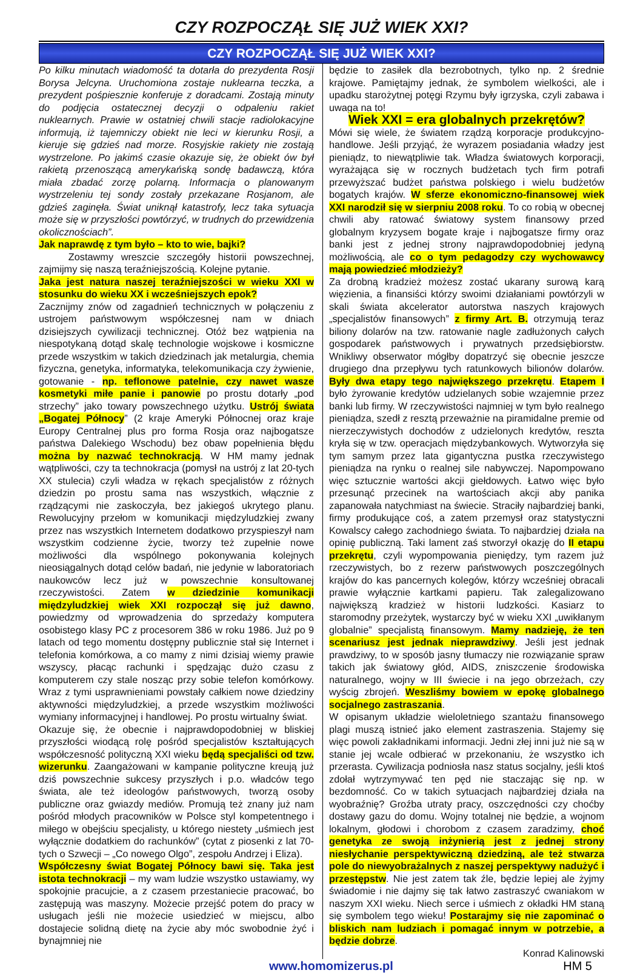CZY ROZPOCZĄŁ SIĘ JUŻ WIEK XXI?
CZY ROZPOCZĄŁ SIĘ JUŻ WIEK XXI?
Po kilku minutach wiadomość ta dotarła do prezydenta Rosji Borysa Jelcyna. Uruchomiona zostaje nuklearna teczka, a prezydent pośpiesznie konferuje z doradcami. Zostają minuty do podjęcia ostatecznej decyzji o odpaleniu rakiet nuklearnych. Prawie w ostatniej chwili stacje radiolokacyjne informują, iż tajemniczy obiekt nie leci w kierunku Rosji, a kieruje się gdzieś nad morze. Rosyjskie rakiety nie zostają wystrzelone. Po jakimś czasie okazuje się, że obiekt ów był rakietą przenoszącą amerykańską sondę badawczą, która miała zbadać zorzę polarną. Informacja o planowanym wystrzeleniu tej sondy zostały przekazane Rosjanom, ale gdzieś zaginęła. Świat uniknął katastrofy, lecz taka sytuacja może się w przyszłości powtórzyć, w trudnych do przewidzenia okolicznościach”.
Jak naprawdę z tym było – kto to wie, bajki?
   Zostawmy wreszcie szczegóły historii powszechnej, zajmijmy się naszą teraźniejszością. Kolejne pytanie.
Jaka jest natura naszej teraźniejszości w wieku XXI w stosunku do wieku XX i wcześniejszych epok?
Zacznijmy znów od zagadnień technicznych w połączeniu z ustrojem państwowym współczesnej nam w dniach dzisiejszych cywilizacji technicznej. Otóż bez wątpienia na niespotykaną dotąd skalę technologie wojskowe i kosmiczne przede wszystkim w takich dziedzinach jak metalurgia, chemia fizyczna, genetyka, informatyka, telekomunikacja czy żywienie, gotowanie - np. teflonowe patelnie, czy nawet wasze kosmetyki miłe panie i panowie po prostu dotarły „pod strzechy” jako towary powszechnego użytku. Ustrój świata „Bogatej Północy” (2 kraje Ameryki Północnej oraz kraje Europy Centralnej plus pro forma Rosja oraz najbogatsze państwa Dalekiego Wschodu) bez obaw popełnienia błędu można by nazwać technokracją. W HM mamy jednak wątpliwości, czy ta technokracja (pomysł na ustrój z lat 20-tych XX stulecia) czyli władza w rękach specjalistów z różnych dziedzin po prostu sama nas wszystkich, włącznie z rządzącymi nie zaskoczyła, bez jakiegoś ukrytego planu. Rewolucyjny przełom w komunikacji międzyludzkiej zwany przez nas wszystkich Internetem dodatkowo przyspieszył nam wszystkim codzienne życie, tworzy też zupełnie nowe możliwości dla wspólnego pokonywania kolejnych nieosiągalnych dotąd celów badań, nie jedynie w laboratoriach naukowców lecz już w powszechnie konsultowanej rzeczywistości. Zatem w dziedzinie komunikacji międzyludzkiej wiek XXI rozpoczął się już dawno, powiedzmy od wprowadzenia do sprzedaży komputera osobistego klasy PC z procesorem 386 w roku 1986. Już po 9 latach od tego momentu dostępny publicznie stał się Internet i telefonia komórkowa, a co mamy z nimi dzisiaj wiemy prawie wszyscy, płacąc rachunki i spędzając dużo czasu z komputerem czy stale nosząc przy sobie telefon komórkowy. Wraz z tymi usprawnieniami powstały całkiem nowe dziedziny aktywności międzyludzkiej, a przede wszystkim możliwości wymiany informacyjnej i handlowej. Po prostu wirtualny świat.
Okazuje się, że obecnie i najprawdopodobniej w bliskiej przyszłości wiodącą rolę pośród specjalistów kształtujących współczesność polityczną XXI wieku będą specjaliści od tzw. wizerunku. Zaangażowani w kampanie polityczne kreują już dziś powszechnie sukcesy przyszłych i p.o. władców tego świata, ale też ideologów państwowych, tworzą osoby publiczne oraz gwiazdy mediów. Promują też znany już nam pośród młodych pracowników w Polsce styl kompetentnego i miłego w obejściu specjalisty, u którego niestety „uśmiech jest wyłącznie dodatkiem do rachunków” (cytat z piosenki z lat 70-tych o Szwecji – „Co nowego Olgo”, zespołu Andrzej i Eliza).
Współczesny świat Bogatej Północy bawi się. Taka jest istota technokracji – my wam ludzie wszystko ustawiamy, wy spokojnie pracujcie, a z czasem przestaniecie pracować, bo zastępują was maszyny. Możecie przejść potem do pracy w usługach jeśli nie możecie usiedzieć w miejscu, albo dostajecie solidną dietę na życie aby móc swobodnie żyć i bynajmniej nie
będzie to zasiłek dla bezrobotnych, tylko np. 2 średnie krajowe. Pamiętajmy jednak, że symbolem wielkości, ale i upadku starożytnej potęgi Rzymu były igrzyska, czyli zabawa i uwaga na to!
Wiek XXI = era globalnych przekrętów?
Mówi się wiele, że światem rządzą korporacje produkcyjno-handlowe. Jeśli przyjąć, że wyrazem posiadania władzy jest pieniądz, to niewątpliwie tak. Władza światowych korporacji, wyrażająca się w rocznych budżetach tych firm potrafi przewyższać budżet państwa polskiego i wielu budżetów bogatych krajów. W sferze ekonomiczno-finansowej wiek XXI narodził się w sierpniu 2008 roku. To co robią w obecnej chwili aby ratować światowy system finansowy przed globalnym kryzysem bogate kraje i najbogatsze firmy oraz banki jest z jednej strony najprawdopodobniej jedyną możliwością, ale co o tym pedagodzy czy wychowawcy mają powiedzieć młodzieży?
Za drobną kradzież możesz zostać ukarany surową karą więzienia, a finansiści którzy swoimi działaniami powtórzyli w skali świata akcelerator autorstwa naszych krajowych „specjalistów finansowych” z firmy Art. B. otrzymują teraz biliony dolarów na tzw. ratowanie nagle zadłużonych całych gospodarek państwowych i prywatnych przedsiębiorstw. Wnikliwy obserwator mógłby dopatrzyć się obecnie jeszcze drugiego dna przepływu tych ratunkowych bilionów dolarów. Były dwa etapy tego największego przekrętu. Etapem I było żyrowanie kredytów udzielanych sobie wzajemnie przez banki lub firmy. W rzeczywistości najmniej w tym było realnego pieniądza, szedł z resztą przeważnie na piramidalne premie od nierzeczywistych dochodów z udzielonych kredytów, reszta kryła się w tzw. operacjach międzybankowych. Wytworzyła się tym samym przez lata gigantyczna pustka rzeczywistego pieniądza na rynku o realnej sile nabywczej. Napompowano więc sztucznie wartości akcji giełdowych. Łatwo więc było przesunąć przecinek na wartościach akcji aby panika zapanowała natychmiast na świecie. Straciły najbardziej banki, firmy produkujące coś, a zatem przemysł oraz statystyczni Kowalscy całego zachodniego świata. To najbardziej działa na opinię publiczną. Taki lament zaś stworzył okazję do II etapu przekrętu, czyli wypompowania pieniędzy, tym razem już rzeczywistych, bo z rezerw państwowych poszczególnych krajów do kas pancernych kolegów, którzy wcześniej obracali prawie wyłącznie kartkami papieru. Tak zalegalizowano największą kradzież w historii ludzkości. Kasiarz to staromodny przeżytek, wystarczy być w wieku XXI „uwikłanym globalnie” specjalistą finansowym. Mamy nadzieję, że ten scenariusz jest jednak nieprawdziwy. Jeśli jest jednak prawdziwy, to w sposób jasny tłumaczy nie rozwiązanie spraw takich jak światowy głód, AIDS, zniszczenie środowiska naturalnego, wojny w III świecie i na jego obrzeżach, czy wyścig zbrojeń. Weszliśmy bowiem w epokę globalnego socjalnego zastraszania.
W opisanym układzie wieloletniego szantażu finansowego plagi muszą istnieć jako element zastraszenia. Stajemy się więc powoli zakładnikami informacji. Jedni złej inni już nie są w stanie jej wcale odbierać w przekonaniu, że wszystko ich przerasta. Cywilizacja podniosła nasz status socjalny, jeśli ktoś zdołał wytrzymywać ten pęd nie staczając się np. w bezdomność. Co w takich sytuacjach najbardziej działa na wyobraźnię? Groźba utraty pracy, oszczędności czy choćby dostawy gazu do domu. Wojny totalnej nie będzie, a wojnom lokalnym, głodowi i chorobom z czasem zaradzimy, choć genetyka ze swoją inżynierią jest z jednej strony niesłychanie perspektywiczną dziedziną, ale też stwarza pole do niewyobrażalnych z naszej perspektywy nadużyć i przestępstw. Nie jest zatem tak źle, będzie lepiej ale żyjmy świadomie i nie dajmy się tak łatwo zastraszyć cwaniakom w naszym XXI wieku. Niech serce i uśmiech z okładki HM staną się symbolem tego wieku! Postarajmy się nie zapominać o bliskich nam ludziach i pomagać innym w potrzebie, a będzie dobrze.
Konrad Kalinowski
www.homomizerus.pl HM 5